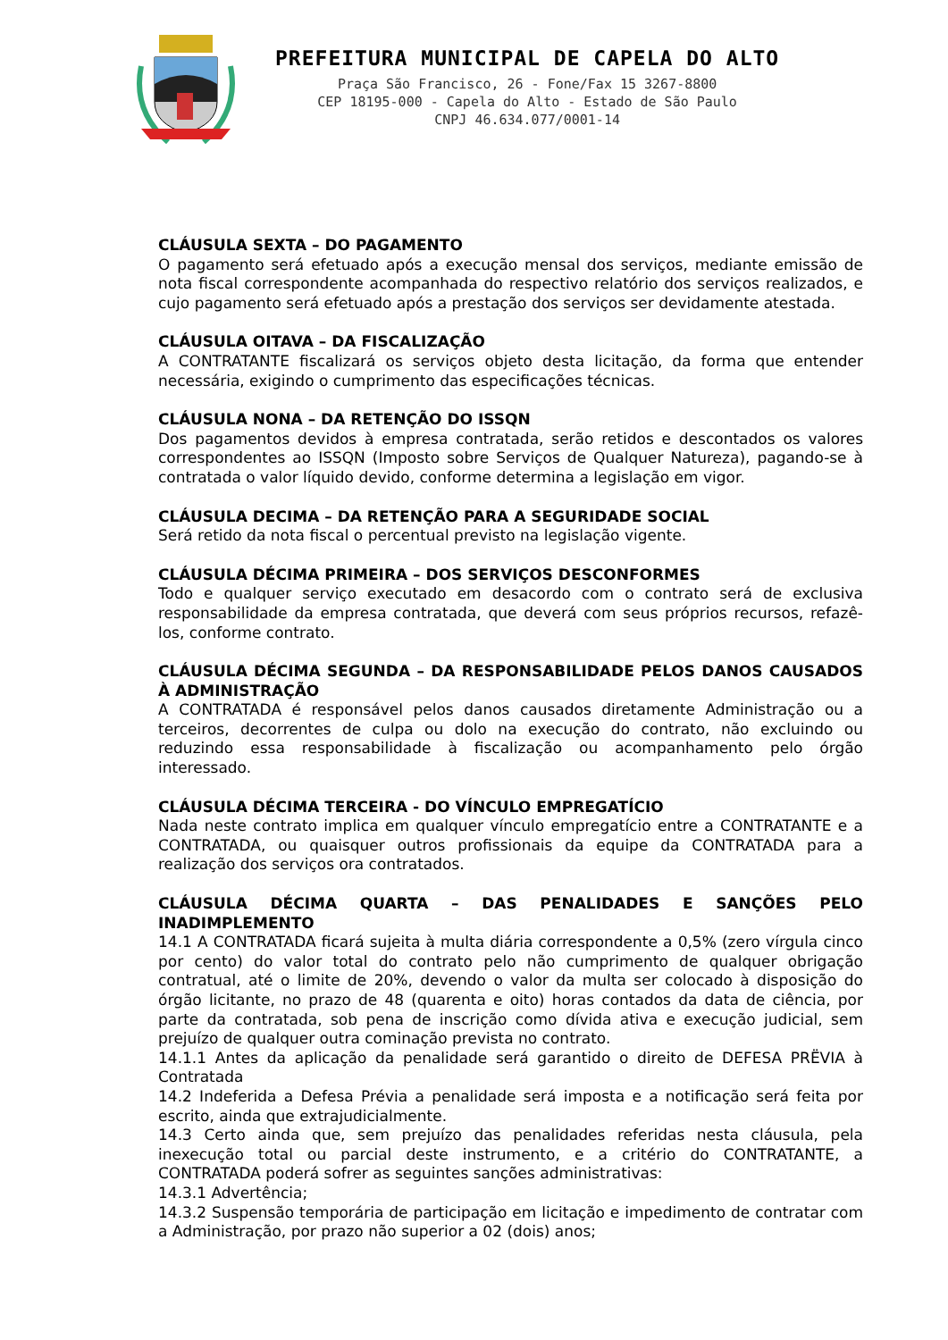PREFEITURA MUNICIPAL DE CAPELA DO ALTO
Praça São Francisco, 26 - Fone/Fax 15 3267-8800
CEP 18195-000 - Capela do Alto - Estado de São Paulo
CNPJ 46.634.077/0001-14
CLÁUSULA SEXTA – DO PAGAMENTO
O pagamento será efetuado após a execução mensal dos serviços, mediante emissão de nota fiscal correspondente acompanhada do respectivo relatório dos serviços realizados, e cujo pagamento será efetuado após a prestação dos serviços ser devidamente atestada.
CLÁUSULA OITAVA – DA FISCALIZAÇÃO
A CONTRATANTE fiscalizará os serviços objeto desta licitação, da forma que entender necessária, exigindo o cumprimento das especificações técnicas.
CLÁUSULA NONA – DA RETENÇÃO DO ISSQN
Dos pagamentos devidos à empresa contratada, serão retidos e descontados os valores correspondentes ao ISSQN (Imposto sobre Serviços de Qualquer Natureza), pagando-se à contratada o valor líquido devido, conforme determina a legislação em vigor.
CLÁUSULA DECIMA – DA RETENÇÃO PARA A SEGURIDADE SOCIAL
Será retido da nota fiscal o percentual previsto na legislação vigente.
CLÁUSULA DÉCIMA PRIMEIRA – DOS SERVIÇOS DESCONFORMES
Todo e qualquer serviço executado em desacordo com o contrato será de exclusiva responsabilidade da empresa contratada, que deverá com seus próprios recursos, refazê-los, conforme contrato.
CLÁUSULA DÉCIMA SEGUNDA – DA RESPONSABILIDADE PELOS DANOS CAUSADOS À ADMINISTRAÇÃO
A CONTRATADA é responsável pelos danos causados diretamente Administração ou a terceiros, decorrentes de culpa ou dolo na execução do contrato, não excluindo ou reduzindo essa responsabilidade à fiscalização ou acompanhamento pelo órgão interessado.
CLÁUSULA DÉCIMA TERCEIRA - DO VÍNCULO EMPREGATÍCIO
Nada neste contrato implica em qualquer vínculo empregatício entre a CONTRATANTE e a CONTRATADA, ou quaisquer outros profissionais da equipe da CONTRATADA para a realização dos serviços ora contratados.
CLÁUSULA DÉCIMA QUARTA – DAS PENALIDADES E SANÇÕES PELO INADIMPLEMENTO
14.1 A CONTRATADA ficará sujeita à multa diária correspondente a 0,5% (zero vírgula cinco por cento) do valor total do contrato pelo não cumprimento de qualquer obrigação contratual, até o limite de 20%, devendo o valor da multa ser colocado à disposição do órgão licitante, no prazo de 48 (quarenta e oito) horas contados da data de ciência, por parte da contratada, sob pena de inscrição como dívida ativa e execução judicial, sem prejuízo de qualquer outra cominação prevista no contrato.
14.1.1 Antes da aplicação da penalidade será garantido o direito de DEFESA PRËVIA à Contratada
14.2 Indeferida a Defesa Prévia a penalidade será imposta e a notificação será feita por escrito, ainda que extrajudicialmente.
14.3 Certo ainda que, sem prejuízo das penalidades referidas nesta cláusula, pela inexecução total ou parcial deste instrumento, e a critério do CONTRATANTE, a CONTRATADA poderá sofrer as seguintes sanções administrativas:
14.3.1 Advertência;
14.3.2 Suspensão temporária de participação em licitação e impedimento de contratar com a Administração, por prazo não superior a 02 (dois) anos;